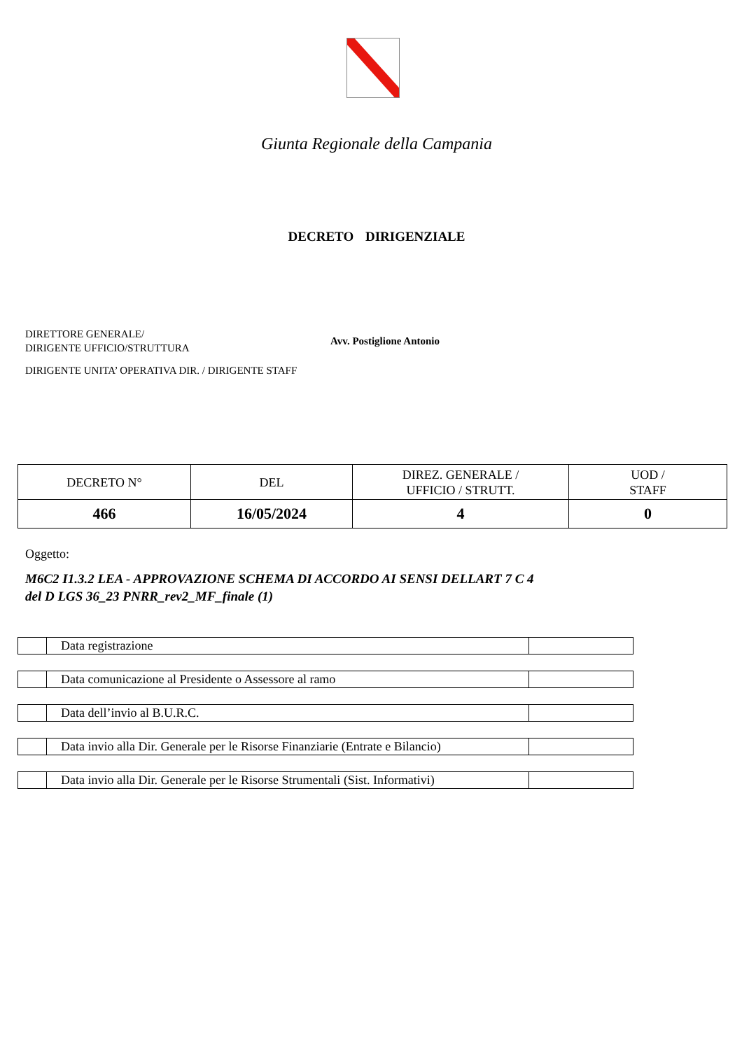Giunta Regionale della Campania
DECRETO DIRIGENZIALE
DIRETTORE GENERALE/
DIRIGENTE UFFICIO/STRUTTURA
DIRIGENTE UNITA’ OPERATIVA DIR. / DIRIGENTE STAFF
Avv. Postiglione Antonio
| DECRETO N° | DEL | DIREZ. GENERALE / UFFICIO / STRUTT. | UOD / STAFF |
| 466 | 16/05/2024 | 4 | 0 |
Oggetto:
M6C2 I1.3.2 LEA - APPROVAZIONE SCHEMA DI ACCORDO AI SENSI DELLART 7 C 4
del D LGS 36_23 PNRR_rev2_MF_finale (1)
| | Data registrazione | |
| | Data comunicazione al Presidente o Assessore al ramo | |
| | Data dell’invio al B.U.R.C. | |
| | Data invio alla Dir. Generale per le Risorse Finanziarie (Entrate e Bilancio) | |
| | Data invio alla Dir. Generale per le Risorse Strumentali (Sist. Informativi) | |